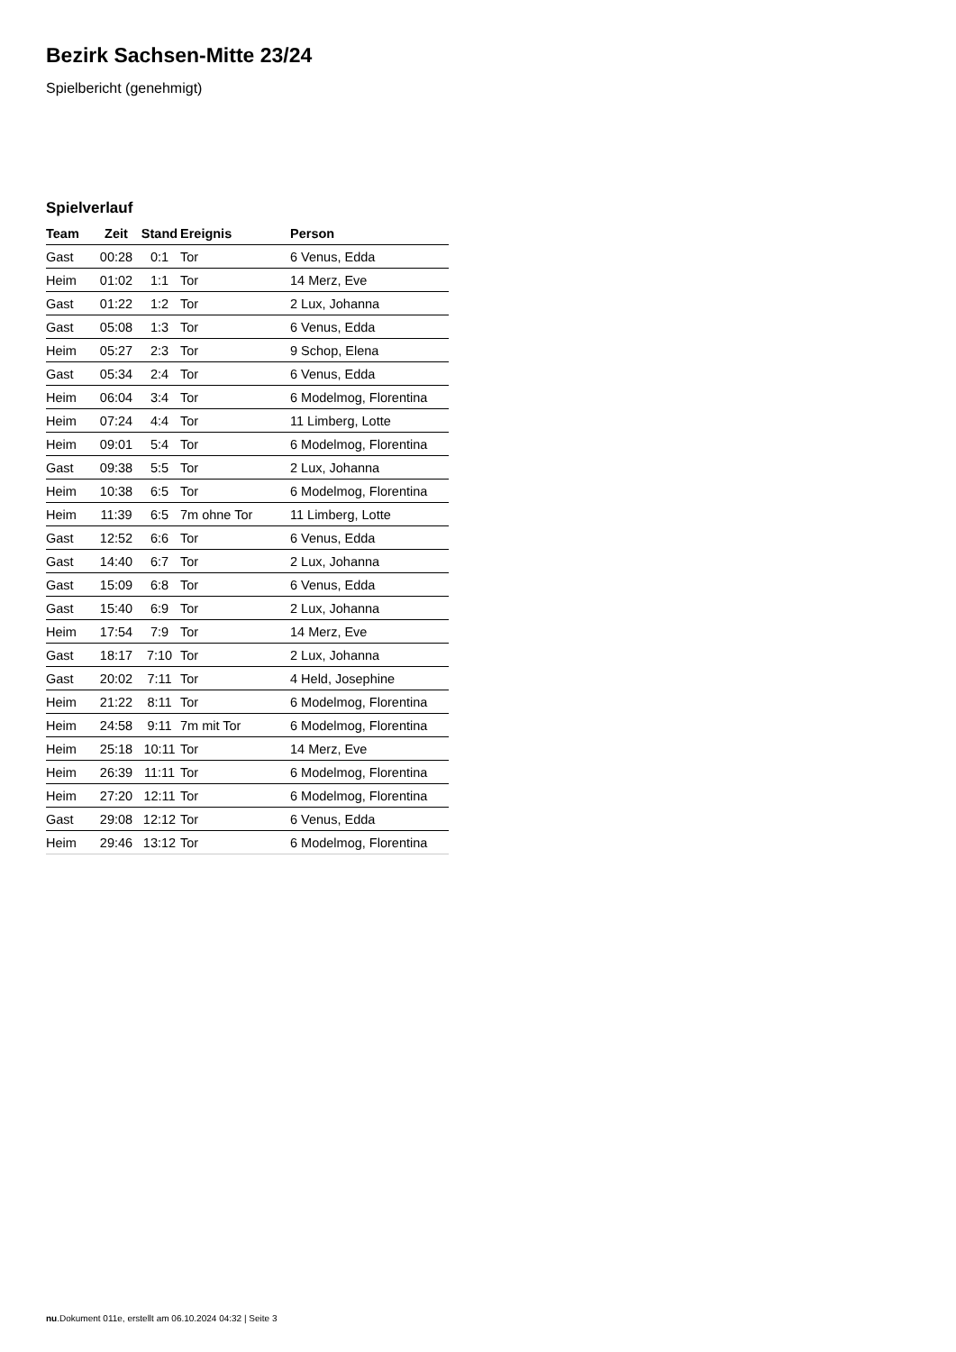Bezirk Sachsen-Mitte 23/24
Spielbericht (genehmigt)
Spielverlauf
| Team | Zeit | Stand | Ereignis | Person |
| --- | --- | --- | --- | --- |
| Gast | 00:28 | 0:1 | Tor | 6 Venus, Edda |
| Heim | 01:02 | 1:1 | Tor | 14 Merz, Eve |
| Gast | 01:22 | 1:2 | Tor | 2 Lux, Johanna |
| Gast | 05:08 | 1:3 | Tor | 6 Venus, Edda |
| Heim | 05:27 | 2:3 | Tor | 9 Schop, Elena |
| Gast | 05:34 | 2:4 | Tor | 6 Venus, Edda |
| Heim | 06:04 | 3:4 | Tor | 6 Modelmog, Florentina |
| Heim | 07:24 | 4:4 | Tor | 11 Limberg, Lotte |
| Heim | 09:01 | 5:4 | Tor | 6 Modelmog, Florentina |
| Gast | 09:38 | 5:5 | Tor | 2 Lux, Johanna |
| Heim | 10:38 | 6:5 | Tor | 6 Modelmog, Florentina |
| Heim | 11:39 | 6:5 | 7m ohne Tor | 11 Limberg, Lotte |
| Gast | 12:52 | 6:6 | Tor | 6 Venus, Edda |
| Gast | 14:40 | 6:7 | Tor | 2 Lux, Johanna |
| Gast | 15:09 | 6:8 | Tor | 6 Venus, Edda |
| Gast | 15:40 | 6:9 | Tor | 2 Lux, Johanna |
| Heim | 17:54 | 7:9 | Tor | 14 Merz, Eve |
| Gast | 18:17 | 7:10 | Tor | 2 Lux, Johanna |
| Gast | 20:02 | 7:11 | Tor | 4 Held, Josephine |
| Heim | 21:22 | 8:11 | Tor | 6 Modelmog, Florentina |
| Heim | 24:58 | 9:11 | 7m mit Tor | 6 Modelmog, Florentina |
| Heim | 25:18 | 10:11 | Tor | 14 Merz, Eve |
| Heim | 26:39 | 11:11 | Tor | 6 Modelmog, Florentina |
| Heim | 27:20 | 12:11 | Tor | 6 Modelmog, Florentina |
| Gast | 29:08 | 12:12 | Tor | 6 Venus, Edda |
| Heim | 29:46 | 13:12 | Tor | 6 Modelmog, Florentina |
nu.Dokument 011e, erstellt am 06.10.2024 04:32 | Seite 3